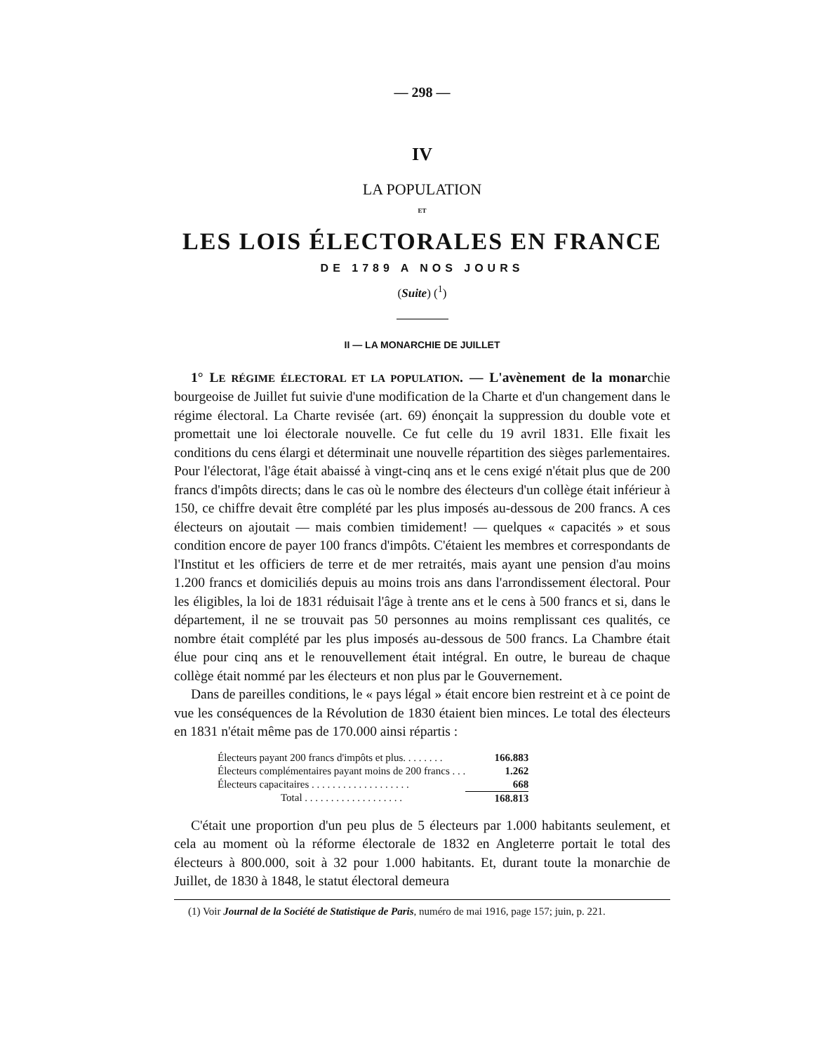— 298 —
IV
LA POPULATION
ET
LES LOIS ÉLECTORALES EN FRANCE
DE 1789 A NOS JOURS
(Suite) (<sup>1</sup>)
II — LA MONARCHIE DE JUILLET
1° LE RÉGIME ÉLECTORAL ET LA POPULATION. — L'avènement de la monarchie bourgeoise de Juillet fut suivie d'une modification de la Charte et d'un changement dans le régime électoral. La Charte revisée (art. 69) énonçait la suppression du double vote et promettait une loi électorale nouvelle. Ce fut celle du 19 avril 1831. Elle fixait les conditions du cens élargi et déterminait une nouvelle répartition des sièges parlementaires. Pour l'électorat, l'âge était abaissé à vingt-cinq ans et le cens exigé n'était plus que de 200 francs d'impôts directs; dans le cas où le nombre des électeurs d'un collège était inférieur à 150, ce chiffre devait être complété par les plus imposés au-dessous de 200 francs. A ces électeurs on ajoutait — mais combien timidement! — quelques « capacités » et sous condition encore de payer 100 francs d'impôts. C'étaient les membres et correspondants de l'Institut et les officiers de terre et de mer retraités, mais ayant une pension d'au moins 1.200 francs et domiciliés depuis au moins trois ans dans l'arrondissement électoral. Pour les éligibles, la loi de 1831 réduisait l'âge à trente ans et le cens à 500 francs et si, dans le département, il ne se trouvait pas 50 personnes au moins remplissant ces qualités, ce nombre était complété par les plus imposés au-dessous de 500 francs. La Chambre était élue pour cinq ans et le renouvellement était intégral. En outre, le bureau de chaque collège était nommé par les électeurs et non plus par le Gouvernement.
Dans de pareilles conditions, le « pays légal » était encore bien restreint et à ce point de vue les conséquences de la Révolution de 1830 étaient bien minces. Le total des électeurs en 1831 n'était même pas de 170.000 ainsi répartis :
| Électeurs payant 200 francs d'impôts et plus. . . . . . . . | 166.883 |
| Électeurs complémentaires payant moins de 200 francs . . . | 1.262 |
| Électeurs capacitaires . . . . . . . . . . . . . . . . . . . | 668 |
| Total . . . . . . . . . . . . . . . . . . . | 168.813 |
C'était une proportion d'un peu plus de 5 électeurs par 1.000 habitants seulement, et cela au moment où la réforme électorale de 1832 en Angleterre portait le total des électeurs à 800.000, soit à 32 pour 1.000 habitants. Et, durant toute la monarchie de Juillet, de 1830 à 1848, le statut électoral demeura
(1) Voir Journal de la Société de Statistique de Paris, numéro de mai 1916, page 157; juin, p. 221.